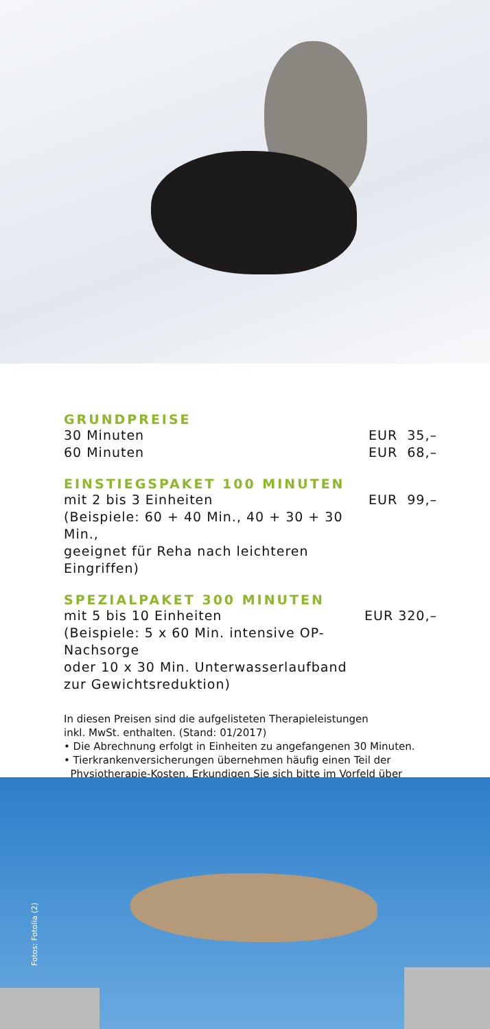GRUNDPREISE
| 30 Minuten | EUR 35,– |
| 60 Minuten | EUR 68,– |
EINSTIEGSPAKET 100 MINUTEN
| mit 2 bis 3 Einheiten (Beispiele: 60 + 40 Min., 40 + 30 + 30 Min., geeignet für Reha nach leichteren Eingriffen) | EUR 99,– |
SPEZIALPAKET 300 MINUTEN
| mit 5 bis 10 Einheiten (Beispiele: 5 x 60 Min. intensive OP-Nachsorge oder 10 x 30 Min. Unterwasserlaufband zur Gewichtsreduktion) | EUR 320,– |
In diesen Preisen sind die aufgelisteten Therapieleistungen
inkl. MwSt. enthalten. (Stand: 01/2017)
• Die Abrechnung erfolgt in Einheiten zu angefangenen 30 Minuten.
• Tierkrankenversicherungen übernehmen häufig einen Teil der
Physiotherapie-Kosten. Erkundigen Sie sich bitte im Vorfeld über
Fotos: Fotolia (2)